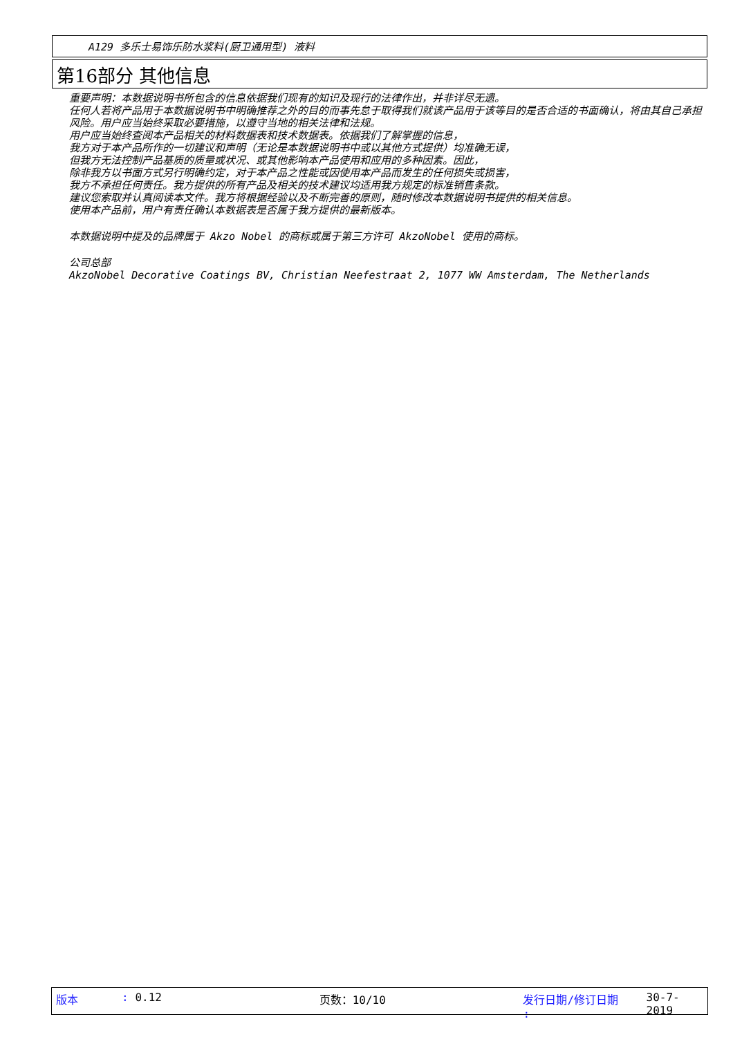A129 多乐士易饰乐防水浆料(厨卫通用型) 液料
第16部分 其他信息
重要声明：本数据说明书所包含的信息依据我们现有的知识及现行的法律作出，并非详尽无遗。
任何人若将产品用于本数据说明书中明确推荐之外的目的而事先怠于取得我们就该产品用于该等目的是否合适的书面确认，将由其自己承担风险。用户应当始终采取必要措施，以遵守当地的相关法律和法规。
用户应当始终查阅本产品相关的材料数据表和技术数据表。依据我们了解掌握的信息，
我方对于本产品所作的一切建议和声明（无论是本数据说明书中或以其他方式提供）均准确无误，
但我方无法控制产品基质的质量或状况、或其他影响本产品使用和应用的多种因素。因此，
除非我方以书面方式另行明确约定，对于本产品之性能或因使用本产品而发生的任何损失或损害，
我方不承担任何责任。我方提供的所有产品及相关的技术建议均适用我方规定的标准销售条款。
建议您索取并认真阅读本文件。我方将根据经验以及不断完善的原则，随时修改本数据说明书提供的相关信息。
使用本产品前，用户有责任确认本数据表是否属于我方提供的最新版本。
本数据说明中提及的品牌属于 Akzo Nobel 的商标或属于第三方许可 AkzoNobel 使用的商标。
公司总部
AkzoNobel Decorative Coatings BV, Christian Neefestraat 2, 1077 WW Amsterdam, The Netherlands
版本: 0.12 页数：10/10 发行日期/修订日期 : 30-7-2019